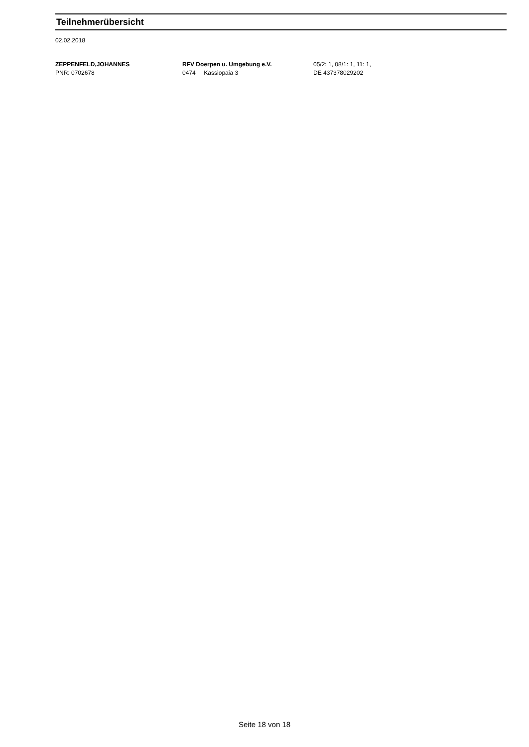Teilnehmerübersicht
02.02.2018
ZEPPENFELD,JOHANNES
PNR: 0702678
RFV Doerpen u. Umgebung e.V.
0474 Kassiopaia 3
05/2: 1, 08/1: 1, 11: 1,
DE 437378029202
Seite 18 von 18